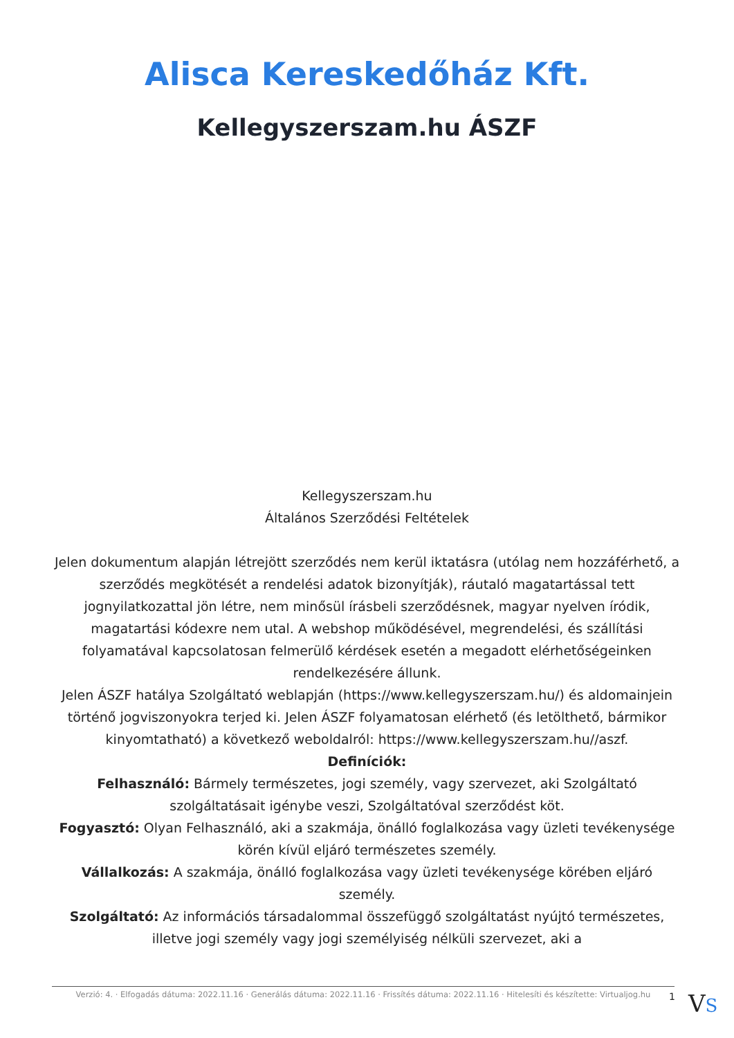Alisca Kereskedőház Kft.
Kellegyszerszam.hu ÁSZF
Kellegyszerszam.hu
Általános Szerződési Feltételek
Jelen dokumentum alapján létrejött szerződés nem kerül iktatásra (utólag nem hozzáférhető, a szerződés megkötését a rendelési adatok bizonyítják), ráutaló magatartással tett jognyilatkozattal jön létre, nem minősül írásbeli szerződésnek, magyar nyelven íródik, magatartási kódexre nem utal. A webshop működésével, megrendelési, és szállítási folyamatával kapcsolatosan felmerülő kérdések esetén a megadott elérhetőségeinken rendelkezésére állunk.
Jelen ÁSZF hatálya Szolgáltató weblapján (https://www.kellegyszerszam.hu/) és aldomainjein történő jogviszonyokra terjed ki. Jelen ÁSZF folyamatosan elérhető (és letölthető, bármikor kinyomtatható) a következő weboldalról: https://www.kellegyszerszam.hu//aszf.
Definíciók:
Felhasználó: Bármely természetes, jogi személy, vagy szervezet, aki Szolgáltató szolgáltatásait igénybe veszi, Szolgáltatóval szerződést köt.
Fogyasztó: Olyan Felhasználó, aki a szakmája, önálló foglalkozása vagy üzleti tevékenysége körén kívül eljáró természetes személy.
Vállalkozás: A szakmája, önálló foglalkozása vagy üzleti tevékenysége körében eljáró személy.
Szolgáltató: Az információs társadalommal összefüggő szolgáltatást nyújtó természetes, illetve jogi személy vagy jogi személyiség nélküli szervezet, aki a
Verzió: 4. · Elfogadás dátuma: 2022.11.16 · Generálás dátuma: 2022.11.16 · Frissítés dátuma: 2022.11.16 · Hitelesíti és készítette: Virtualjog.hu
1 VS